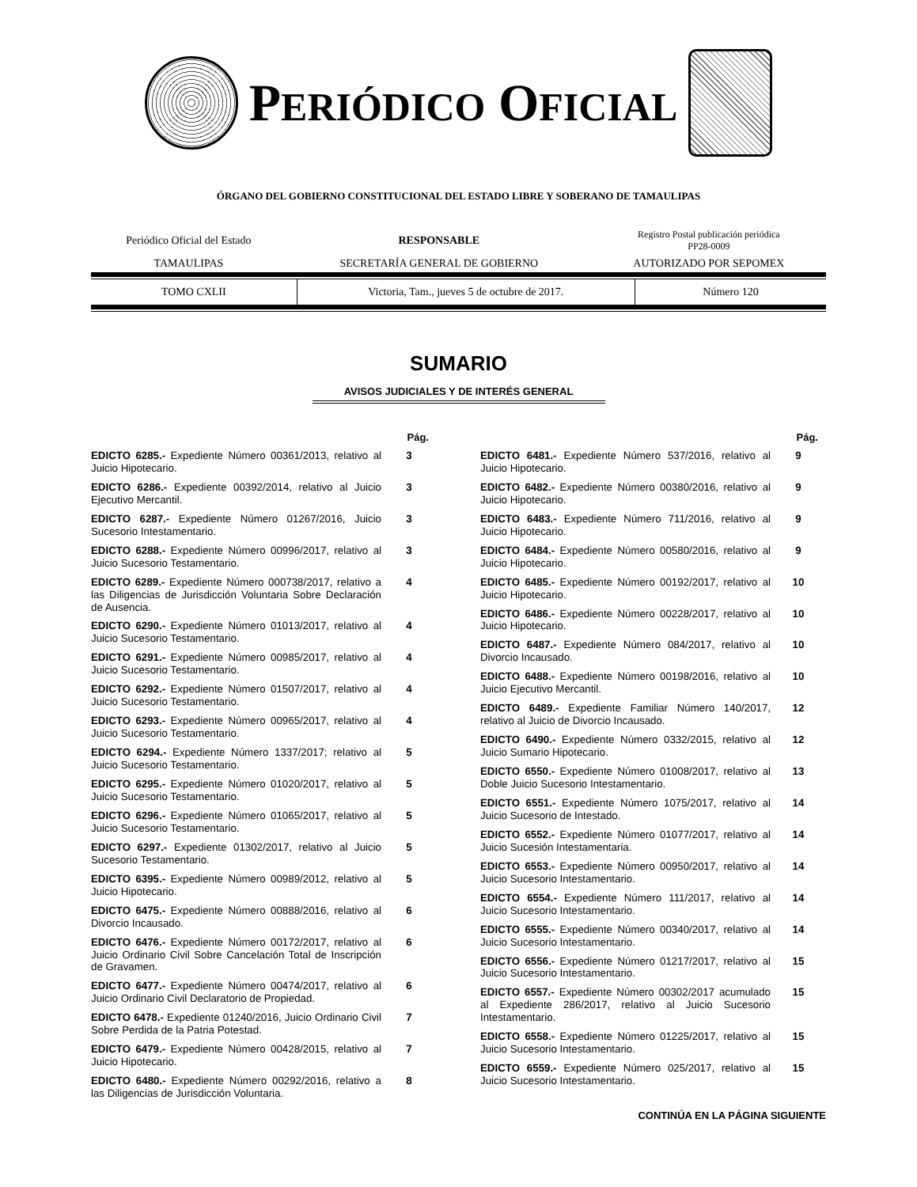PERIÓDICO OFICIAL
ÓRGANO DEL GOBIERNO CONSTITUCIONAL DEL ESTADO LIBRE Y SOBERANO DE TAMAULIPAS
| Periódico Oficial del Estado | RESPONSABLE | Registro Postal publicación periódica PP28-0009 |
| TAMAULIPAS | SECRETARÍA GENERAL DE GOBIERNO | AUTORIZADO POR SEPOMEX |
| TOMO CXLII | Victoria, Tam., jueves 5 de octubre de 2017. | Número 120 |
SUMARIO
AVISOS JUDICIALES Y DE INTERÉS GENERAL
| | Pág. |
| EDICTO 6285.- Expediente Número 00361/2013, relativo al Juicio Hipotecario. | 3 |
| EDICTO 6286.- Expediente 00392/2014, relativo al Juicio Ejecutivo Mercantil. | 3 |
| EDICTO 6287.- Expediente Número 01267/2016, Juicio Sucesorio Intestamentario. | 3 |
| EDICTO 6288.- Expediente Número 00996/2017, relativo al Juicio Sucesorio Testamentario. | 3 |
| EDICTO 6289.- Expediente Número 000738/2017, relativo a las Diligencias de Jurisdicción Voluntaria Sobre Declaración de Ausencia. | 4 |
| EDICTO 6290.- Expediente Número 01013/2017, relativo al Juicio Sucesorio Testamentario. | 4 |
| EDICTO 6291.- Expediente Número 00985/2017, relativo al Juicio Sucesorio Testamentario. | 4 |
| EDICTO 6292.- Expediente Número 01507/2017, relativo al Juicio Sucesorio Testamentario. | 4 |
| EDICTO 6293.- Expediente Número 00965/2017, relativo al Juicio Sucesorio Testamentario. | 4 |
| EDICTO 6294.- Expediente Número 1337/2017; relativo al Juicio Sucesorio Testamentario. | 5 |
| EDICTO 6295.- Expediente Número 01020/2017, relativo al Juicio Sucesorio Testamentario. | 5 |
| EDICTO 6296.- Expediente Número 01065/2017, relativo al Juicio Sucesorio Testamentario. | 5 |
| EDICTO 6297.- Expediente 01302/2017, relativo al Juicio Sucesorio Testamentario. | 5 |
| EDICTO 6395.- Expediente Número 00989/2012, relativo al Juicio Hipotecario. | 5 |
| EDICTO 6475.- Expediente Número 00888/2016, relativo al Divorcio Incausado. | 6 |
| EDICTO 6476.- Expediente Número 00172/2017, relativo al Juicio Ordinario Civil Sobre Cancelación Total de Inscripción de Gravamen. | 6 |
| EDICTO 6477.- Expediente Número 00474/2017, relativo al Juicio Ordinario Civil Declaratorio de Propiedad. | 6 |
| EDICTO 6478.- Expediente 01240/2016, Juicio Ordinario Civil Sobre Perdida de la Patria Potestad. | 7 |
| EDICTO 6479.- Expediente Número 00428/2015, relativo al Juicio Hipotecario. | 7 |
| EDICTO 6480.- Expediente Número 00292/2016, relativo a las Diligencias de Jurisdicción Voluntaria. | 8 |
| | Pág. |
| EDICTO 6481.- Expediente Número 537/2016, relativo al Juicio Hipotecario. | 9 |
| EDICTO 6482.- Expediente Número 00380/2016, relativo al Juicio Hipotecario. | 9 |
| EDICTO 6483.- Expediente Número 711/2016, relativo al Juicio Hipotecario. | 9 |
| EDICTO 6484.- Expediente Número 00580/2016, relativo al Juicio Hipotecario. | 9 |
| EDICTO 6485.- Expediente Número 00192/2017, relativo al Juicio Hipotecario. | 10 |
| EDICTO 6486.- Expediente Número 00228/2017, relativo al Juicio Hipotecario. | 10 |
| EDICTO 6487.- Expediente Número 084/2017, relativo al Divorcio Incausado. | 10 |
| EDICTO 6488.- Expediente Número 00198/2016, relativo al Juicio Ejecutivo Mercantil. | 10 |
| EDICTO 6489.- Expediente Familiar Número 140/2017, relativo al Juicio de Divorcio Incausado. | 12 |
| EDICTO 6490.- Expediente Número 0332/2015, relativo al Juicio Sumario Hipotecario. | 12 |
| EDICTO 6550.- Expediente Número 01008/2017, relativo al Doble Juicio Sucesorio Intestamentario. | 13 |
| EDICTO 6551.- Expediente Número 1075/2017, relativo al Juicio Sucesorio de Intestado. | 14 |
| EDICTO 6552.- Expediente Número 01077/2017, relativo al Juicio Sucesión Intestamentaria. | 14 |
| EDICTO 6553.- Expediente Número 00950/2017, relativo al Juicio Sucesorio Intestamentario. | 14 |
| EDICTO 6554.- Expediente Número 111/2017, relativo al Juicio Sucesorio Intestamentario. | 14 |
| EDICTO 6555.- Expediente Número 00340/2017, relativo al Juicio Sucesorio Intestamentario. | 14 |
| EDICTO 6556.- Expediente Número 01217/2017, relativo al Juicio Sucesorio Intestamentario. | 15 |
| EDICTO 6557.- Expediente Número 00302/2017 acumulado al Expediente 286/2017, relativo al Juicio Sucesorio Intestamentario. | 15 |
| EDICTO 6558.- Expediente Número 01225/2017, relativo al Juicio Sucesorio Intestamentario. | 15 |
| EDICTO 6559.- Expediente Número 025/2017, relativo al Juicio Sucesorio Intestamentario. | 15 |
CONTINÚA EN LA PÁGINA SIGUIENTE